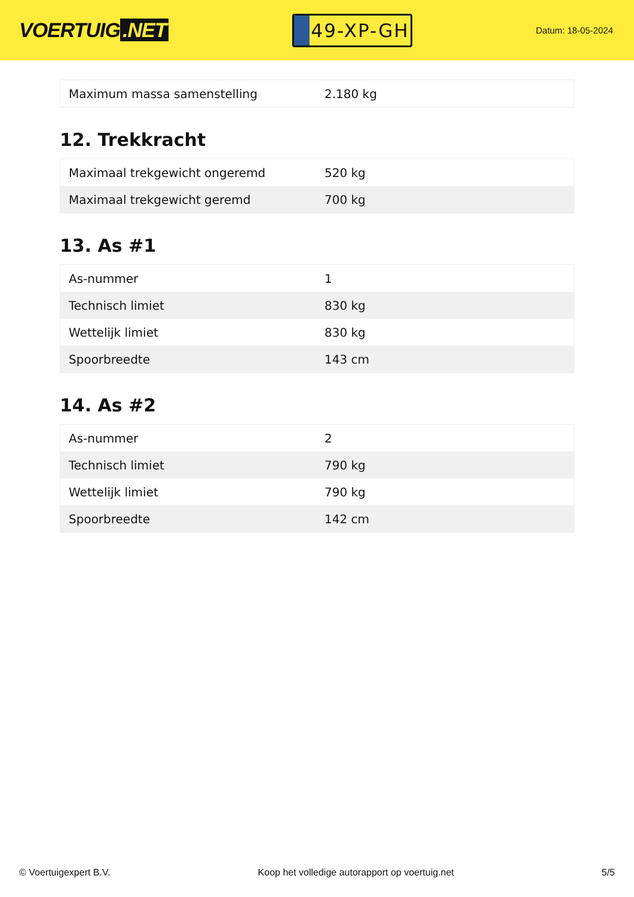VOERTUIG.NET
49-XP-GH
Datum: 18-05-2024
| Maximum massa samenstelling | 2.180 kg |
12. Trekkracht
| Maximaal trekgewicht ongeremd | 520 kg |
| Maximaal trekgewicht geremd | 700 kg |
13. As #1
| As-nummer | 1 |
| Technisch limiet | 830 kg |
| Wettelijk limiet | 830 kg |
| Spoorbreedte | 143 cm |
14. As #2
| As-nummer | 2 |
| Technisch limiet | 790 kg |
| Wettelijk limiet | 790 kg |
| Spoorbreedte | 142 cm |
© Voertuigexpert B.V. Koop het volledige autorapport op voertuig.net 5/5